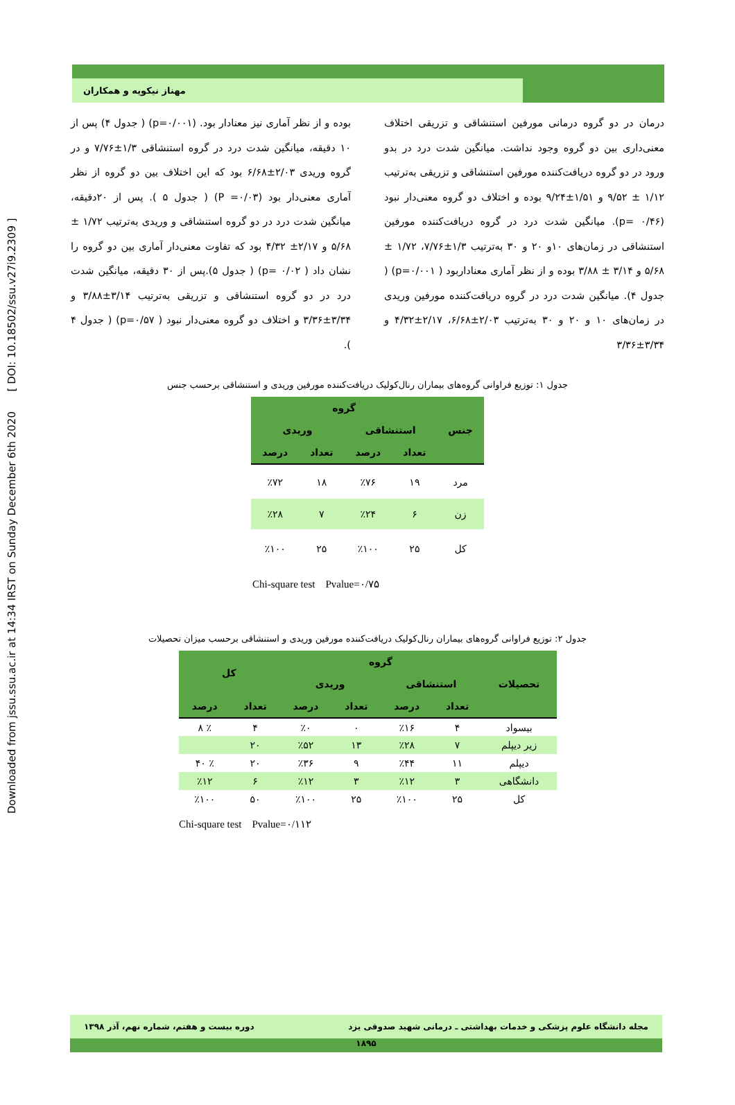Downloaded from jssu.ssu.ac.ir at 14:34 IRST on Sunday December 6th 2020 [ DOI: 10.18502/ssu.v27i9.2309 ]
مهناز نیکویه و همکاران
درمان در دو گروه درمانی مورفین استنشاقی و تزریقی اختلاف معنی‌داری بین دو گروه وجود نداشت. میانگین شدت درد در بدو ورود در دو گروه دریافت‌کننده مورفین استنشاقی و تزریقی به‌ترتیب ۱/۱۲ ± ۹/۵۲ و ۱/۵۱±۹/۲۴ بوده و اختلاف دو گروه معنی‌دار نبود (p= ۰/۴۶). میانگین شدت درد در گروه دریافت‌کننده مورفین استنشاقی در زمان‌های ۱۰و ۲۰ و ۳۰ به‌ترتیب ۱/۳±۷/۷۶، ۱/۷۲ ± ۵/۶۸ و ۳/۱۴ ± ۳/۸۸ بوده و از نظر آماری معنادار‌بود ( p=۰/۰۰۱) ( جدول ۴). میانگین شدت درد در گروه دریافت‌کننده مورفین وریدی در زمان‌های ۱۰ و ۲۰ و ۳۰ به‌ترتیب ۲/۰۳±۶/۶۸، ۲/۱۷±۴/۳۲ و ۳/۳۴±۳/۳۶
بوده و از نظر آماری نیز معنادار بود. (p=۰/۰۰۱) ( جدول ۴) پس از ۱۰ دقیقه، میانگین شدت درد در گروه استنشاقی ۱/۳±۷/۷۶ و در گروه وریدی ۲/۰۳±۶/۶۸ بود که این اختلاف بین دو گروه از نظر آماری معنی‌دار بود (P =۰/۰۳) ( جدول ۵ ). پس از ۲۰دقیقه، میانگین شدت درد در دو گروه استنشاقی و وریدی به‌ترتیب ۱/۷۲ ± ۵/۶۸ و ۲/۱۷± ۴/۳۲ بود که تفاوت معنی‌دار آماری بین دو گروه را نشان داد ( p= ۰/۰۲) ( جدول ۵).پس از ۳۰ دقیقه، میانگین شدت درد در دو گروه استنشاقی و تزریقی به‌ترتیب ۳/۱۴±۳/۸۸ و ۳/۳۴±۳/۳۶ و اختلاف دو گروه معنی‌دار نبود ( p=۰/۵۷) ( جدول ۴ ).
جدول ۱: توزیع فراوانی گروه‌های بیماران رنال‌کولیک دریافت‌کننده مورفین وریدی و استنشاقی برحسب جنس
| جنس | گروه | | | |
| --- | --- | --- | --- | --- |
| | استنشاقی | | وریدی | |
| | تعداد | درصد | تعداد | درصد |
| مرد | ۱۹ | ٪۷۶ | ۱۸ | ٪۷۲ |
| زن | ۶ | ٪۲۴ | ۷ | ٪۲۸ |
| کل | ۲۵ | ٪۱۰۰ | ۲۵ | ٪۱۰۰ |
Chi-square test Pvalue=۰/۷۵
جدول ۲: توزیع فراوانی گروه‌های بیماران رنال‌کولیک دریافت‌کننده مورفین وریدی و استنشاقی برحسب میزان تحصیلات
| تحصیلات | گروه | | | | کل | |
| --- | --- | --- | --- | --- | --- | --- |
| | استنشاقی | | وریدی | | | |
| | تعداد | درصد | تعداد | درصد | تعداد | درصد |
| بیسواد | ۴ | ٪۱۶ | ۰ | ٪۰ | ۴ | ٪ ۸ |
| زیر دیپلم | ۷ | ٪۲۸ | ۱۳ | ٪۵۲ | ۲۰ | |
| دیپلم | ۱۱ | ٪۴۴ | ۹ | ٪۳۶ | ۲۰ | ٪ ۴۰ |
| دانشگاهی | ۳ | ٪۱۲ | ۳ | ٪۱۲ | ۶ | ٪۱۲ |
| کل | ۲۵ | ٪۱۰۰ | ۲۵ | ٪۱۰۰ | ۵۰ | ٪۱۰۰ |
Chi-square test Pvalue=۰/۱۱۲
مجله دانشگاه علوم پزشکی و خدمات بهداشتی ـ درمانی شهید صدوقی یزد دوره بیست و هفتم، شماره نهم، آذر ۱۳۹۸
۱۸۹۵